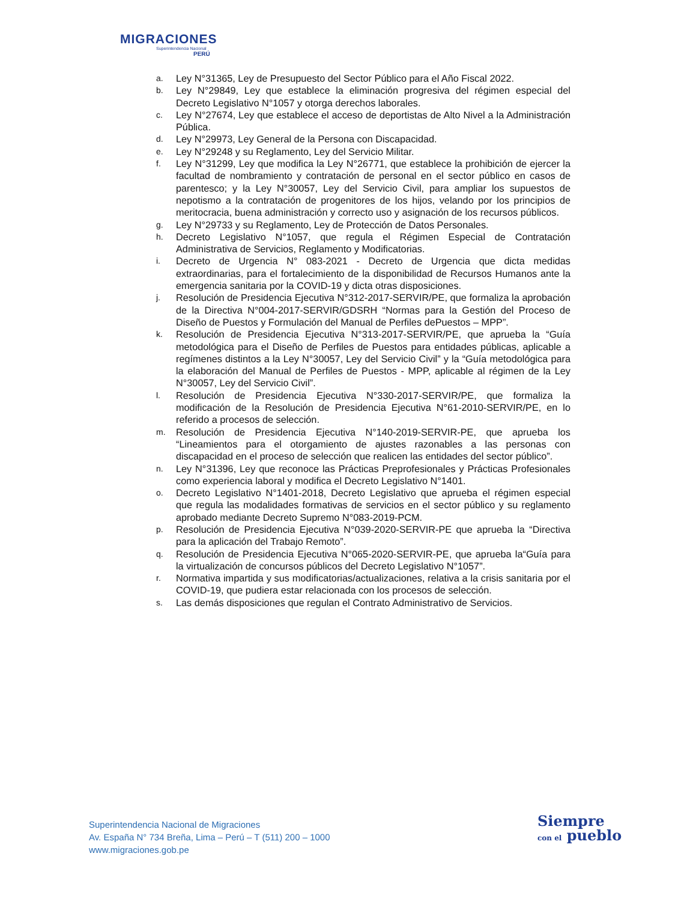MIGRACIONES
Superintendencia Nacional
PERÚ
a. Ley N°31365, Ley de Presupuesto del Sector Público para el Año Fiscal 2022.
b. Ley N°29849, Ley que establece la eliminación progresiva del régimen especial del Decreto Legislativo N°1057 y otorga derechos laborales.
c. Ley N°27674, Ley que establece el acceso de deportistas de Alto Nivel a la Administración Pública.
d. Ley N°29973, Ley General de la Persona con Discapacidad.
e. Ley N°29248 y su Reglamento, Ley del Servicio Militar.
f. Ley N°31299, Ley que modifica la Ley N°26771, que establece la prohibición de ejercer la facultad de nombramiento y contratación de personal en el sector público en casos de parentesco; y la Ley N°30057, Ley del Servicio Civil, para ampliar los supuestos de nepotismo a la contratación de progenitores de los hijos, velando por los principios de meritocracia, buena administración y correcto uso y asignación de los recursos públicos.
g. Ley N°29733 y su Reglamento, Ley de Protección de Datos Personales.
h. Decreto Legislativo N°1057, que regula el Régimen Especial de Contratación Administrativa de Servicios, Reglamento y Modificatorias.
i. Decreto de Urgencia N° 083-2021 - Decreto de Urgencia que dicta medidas extraordinarias, para el fortalecimiento de la disponibilidad de Recursos Humanos ante la emergencia sanitaria por la COVID-19 y dicta otras disposiciones.
j. Resolución de Presidencia Ejecutiva N°312-2017-SERVIR/PE, que formaliza la aprobación de la Directiva N°004-2017-SERVIR/GDSRH “Normas para la Gestión del Proceso de Diseño de Puestos y Formulación del Manual de Perfiles dePuestos – MPP”.
k. Resolución de Presidencia Ejecutiva N°313-2017-SERVIR/PE, que aprueba la “Guía metodológica para el Diseño de Perfiles de Puestos para entidades públicas, aplicable a regímenes distintos a la Ley N°30057, Ley del Servicio Civil” y la “Guía metodológica para la elaboración del Manual de Perfiles de Puestos - MPP, aplicable al régimen de la Ley N°30057, Ley del Servicio Civil”.
l. Resolución de Presidencia Ejecutiva N°330-2017-SERVIR/PE, que formaliza la modificación de la Resolución de Presidencia Ejecutiva N°61-2010-SERVIR/PE, en lo referido a procesos de selección.
m. Resolución de Presidencia Ejecutiva N°140-2019-SERVIR-PE, que aprueba los “Lineamientos para el otorgamiento de ajustes razonables a las personas con discapacidad en el proceso de selección que realicen las entidades del sector público”.
n. Ley N°31396, Ley que reconoce las Prácticas Preprofesionales y Prácticas Profesionales como experiencia laboral y modifica el Decreto Legislativo N°1401.
o. Decreto Legislativo N°1401-2018, Decreto Legislativo que aprueba el régimen especial que regula las modalidades formativas de servicios en el sector público y su reglamento aprobado mediante Decreto Supremo N°083-2019-PCM.
p. Resolución de Presidencia Ejecutiva N°039-2020-SERVIR-PE que aprueba la “Directiva para la aplicación del Trabajo Remoto”.
q. Resolución de Presidencia Ejecutiva N°065-2020-SERVIR-PE, que aprueba la“Guía para la virtualización de concursos públicos del Decreto Legislativo N°1057”.
r. Normativa impartida y sus modificatorias/actualizaciones, relativa a la crisis sanitaria por el COVID-19, que pudiera estar relacionada con los procesos de selección.
s. Las demás disposiciones que regulan el Contrato Administrativo de Servicios.
Superintendencia Nacional de Migraciones
Av. España N° 734 Breña, Lima – Perú – T (511) 200 – 1000
www.migraciones.gob.pe
Siempre
con el pueblo